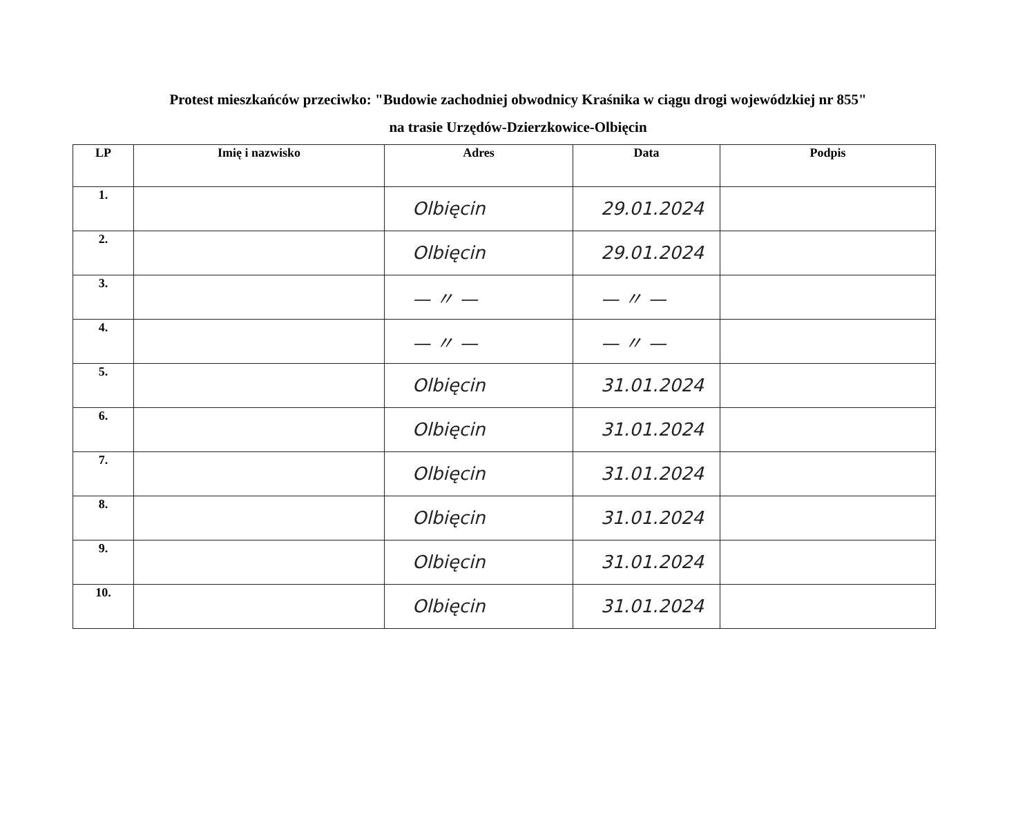Protest mieszkańców przeciwko: "Budowie zachodniej obwodnicy Kraśnika w ciągu drogi wojewódzkiej nr 855"
na trasie Urzędów-Dzierzkowice-Olbięcin
| LP | Imię i nazwisko | Adres | Data | Podpis |
| --- | --- | --- | --- | --- |
| 1. | | Olbięcin | 29.01.2024 | |
| 2. | | Olbięcin | 29.01.2024 | |
| 3. | | — 〃 — | — 〃 — | |
| 4. | | — 〃 — | — 〃 — | |
| 5. | | Olbięcin | 31.01.2024 | |
| 6. | | Olbięcin | 31.01.2024 | |
| 7. | | Olbięcin | 31.01.2024 | |
| 8. | | Olbięcin | 31.01.2024 | |
| 9. | | Olbięcin | 31.01.2024 | |
| 10. | | Olbięcin | 31.01.2024 | |